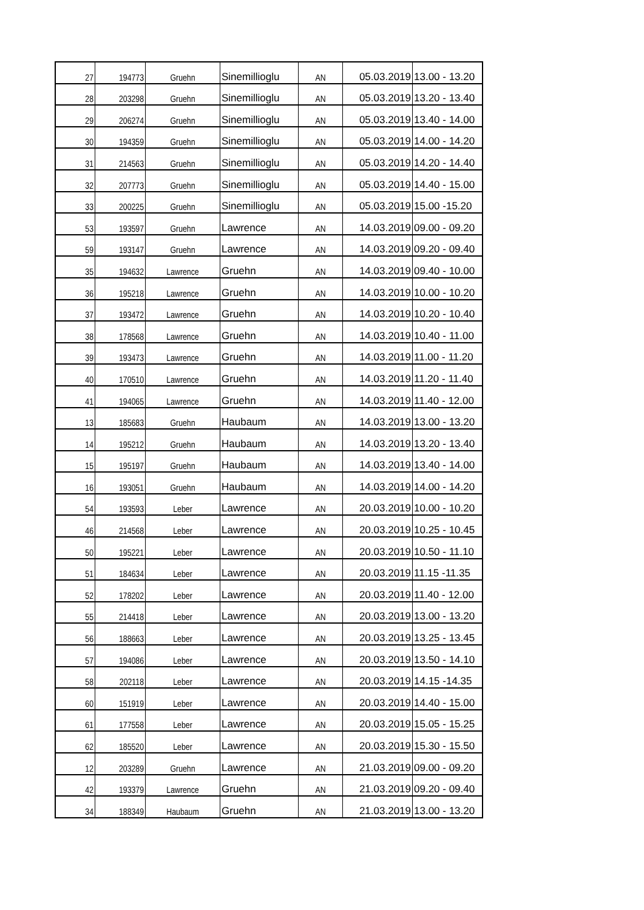| 27 | 194773 | Gruehn | Sinemillioglu | AN | 05.03.2019 | 13.00 - 13.20 |
| 28 | 203298 | Gruehn | Sinemillioglu | AN | 05.03.2019 | 13.20 - 13.40 |
| 29 | 206274 | Gruehn | Sinemillioglu | AN | 05.03.2019 | 13.40 - 14.00 |
| 30 | 194359 | Gruehn | Sinemillioglu | AN | 05.03.2019 | 14.00 - 14.20 |
| 31 | 214563 | Gruehn | Sinemillioglu | AN | 05.03.2019 | 14.20 - 14.40 |
| 32 | 207773 | Gruehn | Sinemillioglu | AN | 05.03.2019 | 14.40 - 15.00 |
| 33 | 200225 | Gruehn | Sinemillioglu | AN | 05.03.2019 | 15.00 -15.20 |
| 53 | 193597 | Gruehn | Lawrence | AN | 14.03.2019 | 09.00 - 09.20 |
| 59 | 193147 | Gruehn | Lawrence | AN | 14.03.2019 | 09.20 - 09.40 |
| 35 | 194632 | Lawrence | Gruehn | AN | 14.03.2019 | 09.40 - 10.00 |
| 36 | 195218 | Lawrence | Gruehn | AN | 14.03.2019 | 10.00 - 10.20 |
| 37 | 193472 | Lawrence | Gruehn | AN | 14.03.2019 | 10.20 - 10.40 |
| 38 | 178568 | Lawrence | Gruehn | AN | 14.03.2019 | 10.40 - 11.00 |
| 39 | 193473 | Lawrence | Gruehn | AN | 14.03.2019 | 11.00 - 11.20 |
| 40 | 170510 | Lawrence | Gruehn | AN | 14.03.2019 | 11.20 - 11.40 |
| 41 | 194065 | Lawrence | Gruehn | AN | 14.03.2019 | 11.40 - 12.00 |
| 13 | 185683 | Gruehn | Haubaum | AN | 14.03.2019 | 13.00 - 13.20 |
| 14 | 195212 | Gruehn | Haubaum | AN | 14.03.2019 | 13.20 - 13.40 |
| 15 | 195197 | Gruehn | Haubaum | AN | 14.03.2019 | 13.40 - 14.00 |
| 16 | 193051 | Gruehn | Haubaum | AN | 14.03.2019 | 14.00 - 14.20 |
| 54 | 193593 | Leber | Lawrence | AN | 20.03.2019 | 10.00 - 10.20 |
| 46 | 214568 | Leber | Lawrence | AN | 20.03.2019 | 10.25 - 10.45 |
| 50 | 195221 | Leber | Lawrence | AN | 20.03.2019 | 10.50 - 11.10 |
| 51 | 184634 | Leber | Lawrence | AN | 20.03.2019 | 11.15 -11.35 |
| 52 | 178202 | Leber | Lawrence | AN | 20.03.2019 | 11.40 - 12.00 |
| 55 | 214418 | Leber | Lawrence | AN | 20.03.2019 | 13.00 - 13.20 |
| 56 | 188663 | Leber | Lawrence | AN | 20.03.2019 | 13.25 - 13.45 |
| 57 | 194086 | Leber | Lawrence | AN | 20.03.2019 | 13.50 - 14.10 |
| 58 | 202118 | Leber | Lawrence | AN | 20.03.2019 | 14.15 -14.35 |
| 60 | 151919 | Leber | Lawrence | AN | 20.03.2019 | 14.40 - 15.00 |
| 61 | 177558 | Leber | Lawrence | AN | 20.03.2019 | 15.05 - 15.25 |
| 62 | 185520 | Leber | Lawrence | AN | 20.03.2019 | 15.30 - 15.50 |
| 12 | 203289 | Gruehn | Lawrence | AN | 21.03.2019 | 09.00 - 09.20 |
| 42 | 193379 | Lawrence | Gruehn | AN | 21.03.2019 | 09.20 - 09.40 |
| 34 | 188349 | Haubaum | Gruehn | AN | 21.03.2019 | 13.00 - 13.20 |